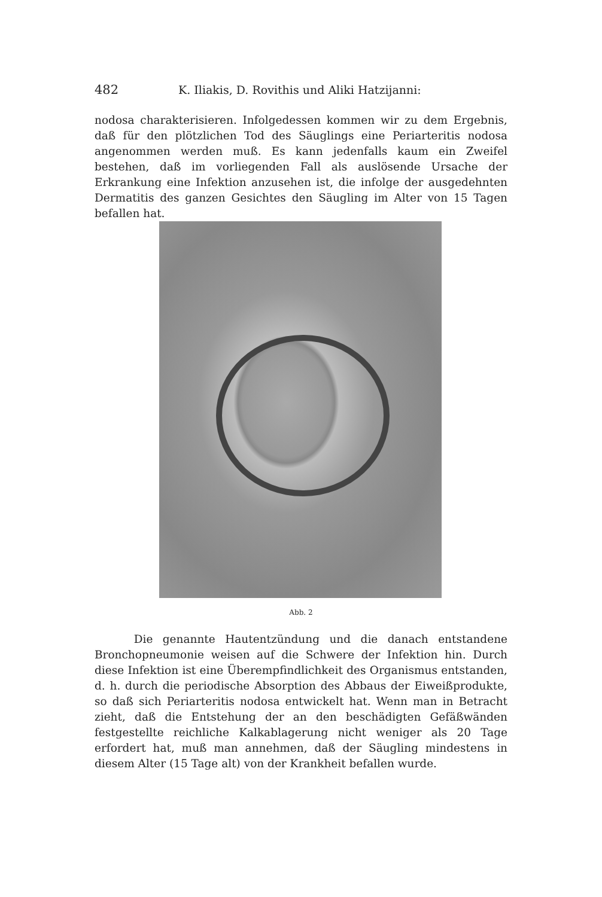482 K. Iliakis, D. Rovithis und Aliki Hatzijanni:
nodosa charakterisieren. Infolgedessen kommen wir zu dem Ergebnis, daß für den plötzlichen Tod des Säuglings eine Periarteritis nodosa angenommen werden muß. Es kann jedenfalls kaum ein Zweifel bestehen, daß im vorliegenden Fall als auslösende Ursache der Erkrankung eine Infektion anzusehen ist, die infolge der ausgedehnten Dermatitis des ganzen Gesichtes den Säugling im Alter von 15 Tagen befallen hat.
Abb. 2
Die genannte Hautentzündung und die danach entstandene Bronchopneumonie weisen auf die Schwere der Infektion hin. Durch diese Infektion ist eine Überempfindlichkeit des Organismus entstanden, d. h. durch die periodische Absorption des Abbaus der Eiweißprodukte, so daß sich Periarteritis nodosa entwickelt hat. Wenn man in Betracht zieht, daß die Entstehung der an den beschädigten Gefäßwänden festgestellte reichliche Kalkablagerung nicht weniger als 20 Tage erfordert hat, muß man annehmen, daß der Säugling mindestens in diesem Alter (15 Tage alt) von der Krankheit befallen wurde.